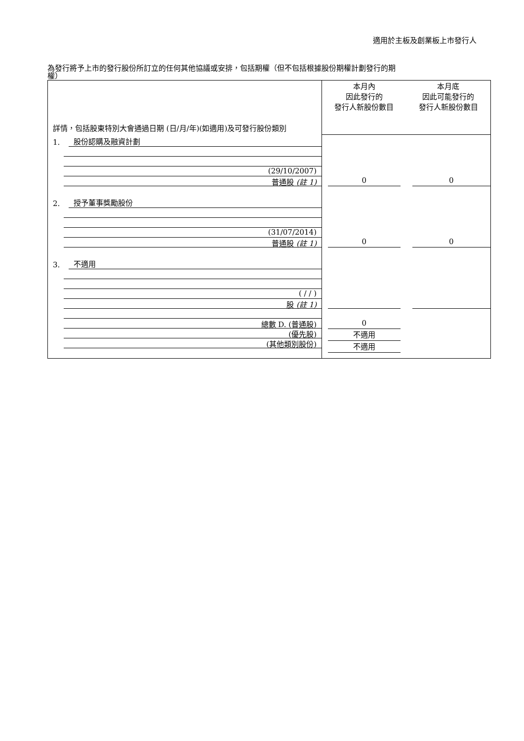適用於主板及創業板上市發行人
為發行將予上市的發行股份所訂立的任何其他協議或安排，包括期權（但不包括根據股份期權計劃發行的期
權）
| 詳情，包括股東特別大會通過日期 (日/月/年)(如適用)及可發行股份類別 | 本月內 因此發行的 發行人新股份數目 | 本月底 因此可能發行的 發行人新股份數目 |
| 1. 股份認購及融資計劃 (29/10/2007) 普通股 (註 1) | 0 | 0 |
| 2. 授予董事獎勵股份 (31/07/2014) 普通股 (註 1) | 0 | 0 |
| 3. 不適用 ( / / ) 股 (註 1) | | |
| 總數 D. (普通股) (優先股) (其他類別股份) | 0 不適用 不適用 | |